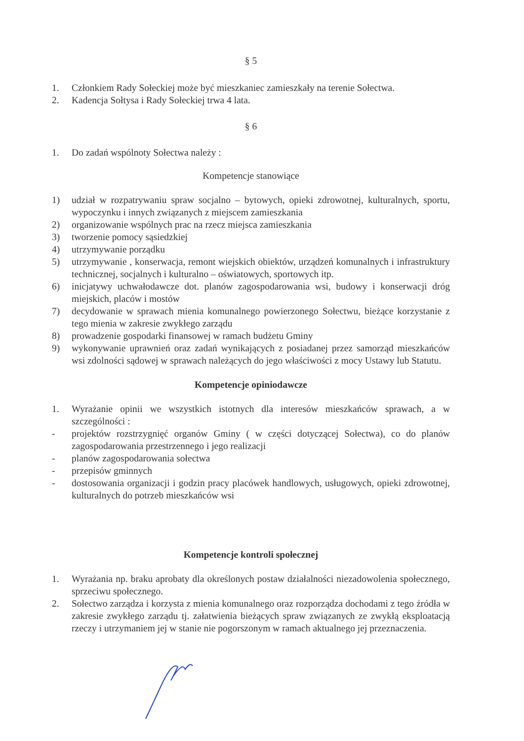§ 5
1. Członkiem Rady Sołeckiej może być mieszkaniec zamieszkały na terenie Sołectwa.
2. Kadencja Sołtysa i Rady Sołeckiej trwa 4 lata.
§ 6
1. Do zadań wspólnoty Sołectwa należy :
Kompetencje stanowiące
1) udział w rozpatrywaniu spraw socjalno – bytowych, opieki zdrowotnej, kulturalnych, sportu, wypoczynku i innych związanych z miejscem zamieszkania
2) organizowanie wspólnych prac na rzecz miejsca zamieszkania
3) tworzenie pomocy sąsiedzkiej
4) utrzymywanie porządku
5) utrzymywanie , konserwacja, remont wiejskich obiektów, urządzeń komunalnych i infrastruktury technicznej, socjalnych i kulturalno – oświatowych, sportowych itp.
6) inicjatywy uchwałodawcze dot. planów zagospodarowania wsi, budowy i konserwacji dróg miejskich, placów i mostów
7) decydowanie w sprawach mienia komunalnego powierzonego Sołectwu, bieżące korzystanie z tego mienia w zakresie zwykłego zarządu
8) prowadzenie gospodarki finansowej w ramach budżetu Gminy
9) wykonywanie uprawnień oraz zadań wynikających z posiadanej przez samorząd mieszkańców wsi zdolności sądowej w sprawach należących do jego właściwości z mocy Ustawy lub Statutu.
Kompetencje opiniodawcze
1. Wyrażanie opinii we wszystkich istotnych dla interesów mieszkańców sprawach, a w szczególności :
- projektów rozstrzygnięć organów Gminy ( w części dotyczącej Sołectwa), co do planów zagospodarowania przestrzennego i jego realizacji
- planów zagospodarowania sołectwa
- przepisów gminnych
- dostosowania organizacji i godzin pracy placówek handlowych, usługowych, opieki zdrowotnej, kulturalnych do potrzeb mieszkańców wsi
Kompetencje kontroli społecznej
1. Wyrażania np. braku aprobaty dla określonych postaw działalności niezadowolenia społecznego, sprzeciwu społecznego.
2. Sołectwo zarządza i korzysta z mienia komunalnego oraz rozporządza dochodami z tego źródła w zakresie zwykłego zarządu tj. załatwienia bieżących spraw związanych ze zwykłą eksploatacją rzeczy i utrzymaniem jej w stanie nie pogorszonym w ramach aktualnego jej przeznaczenia.